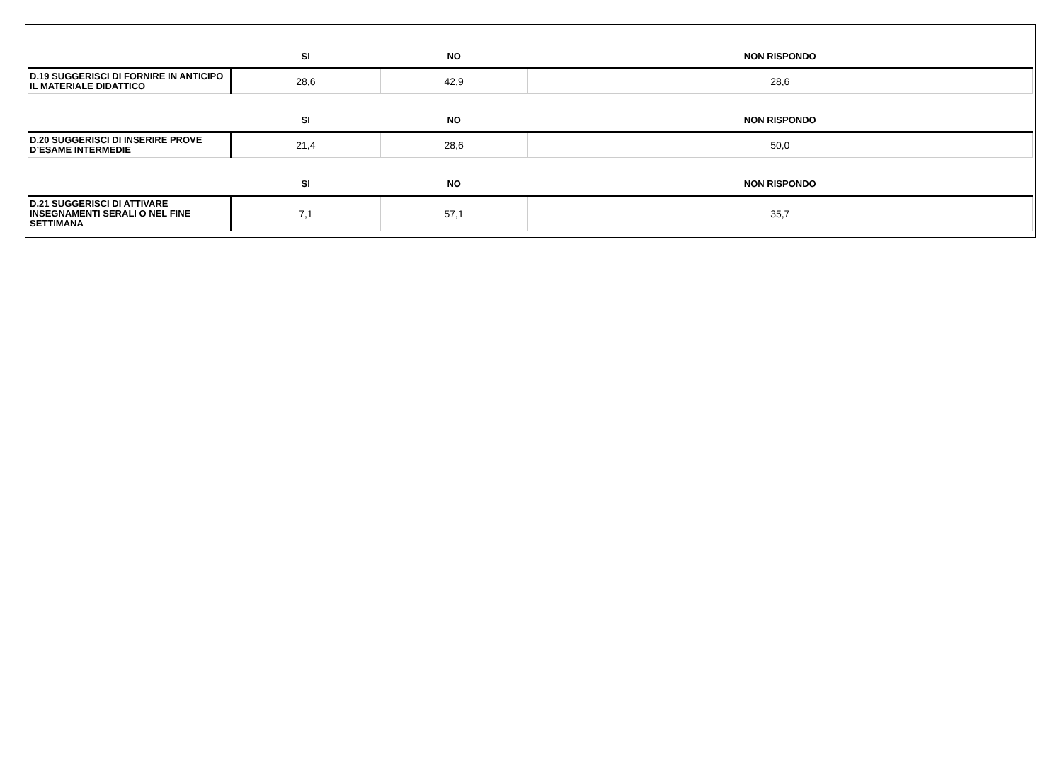| | SI | NO | NON RISPONDO |
| --- | --- | --- | --- |
| D.19 SUGGERISCI DI FORNIRE IN ANTICIPO IL MATERIALE DIDATTICO | 28,6 | 42,9 | 28,6 |
| | SI | NO | NON RISPONDO |
| D.20 SUGGERISCI DI INSERIRE PROVE D’ESAME INTERMEDIE | 21,4 | 28,6 | 50,0 |
| | SI | NO | NON RISPONDO |
| D.21 SUGGERISCI DI ATTIVARE INSEGNAMENTI SERALI O NEL FINE SETTIMANA | 7,1 | 57,1 | 35,7 |